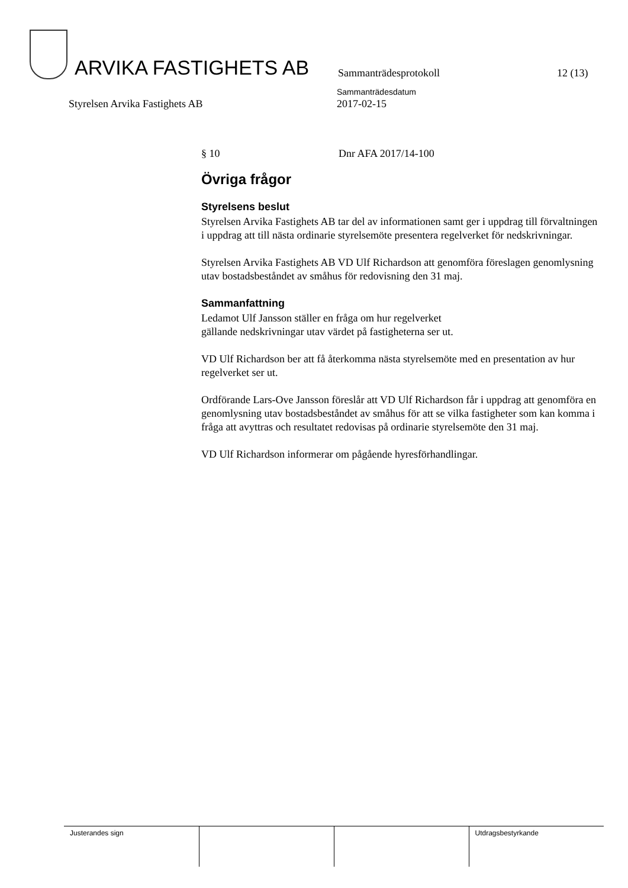ARVIKA FASTIGHETS AB
Sammanträdesprotokoll
12 (13)
Styrelsen Arvika Fastighets AB
Sammanträdesdatum
2017-02-15
§ 10 Dnr AFA 2017/14-100
Övriga frågor
Styrelsens beslut
Styrelsen Arvika Fastighets AB tar del av informationen samt ger i uppdrag till förvaltningen i uppdrag att till nästa ordinarie styrelsemöte presentera regelverket för nedskrivningar.
Styrelsen Arvika Fastighets AB VD Ulf Richardson att genomföra föreslagen genomlysning utav bostadsbeståndet av småhus för redovisning den 31 maj.
Sammanfattning
Ledamot Ulf Jansson ställer en fråga om hur regelverket
gällande nedskrivningar utav värdet på fastigheterna ser ut.
VD Ulf Richardson ber att få återkomma nästa styrelsemöte med en presentation av hur regelverket ser ut.
Ordförande Lars-Ove Jansson föreslår att VD Ulf Richardson får i uppdrag att genomföra en genomlysning utav bostadsbeståndet av småhus för att se vilka fastigheter som kan komma i fråga att avyttras och resultatet redovisas på ordinarie styrelsemöte den 31 maj.
VD Ulf Richardson informerar om pågående hyresförhandlingar.
| Justerandes sign | | | Utdragsbestyrkande |